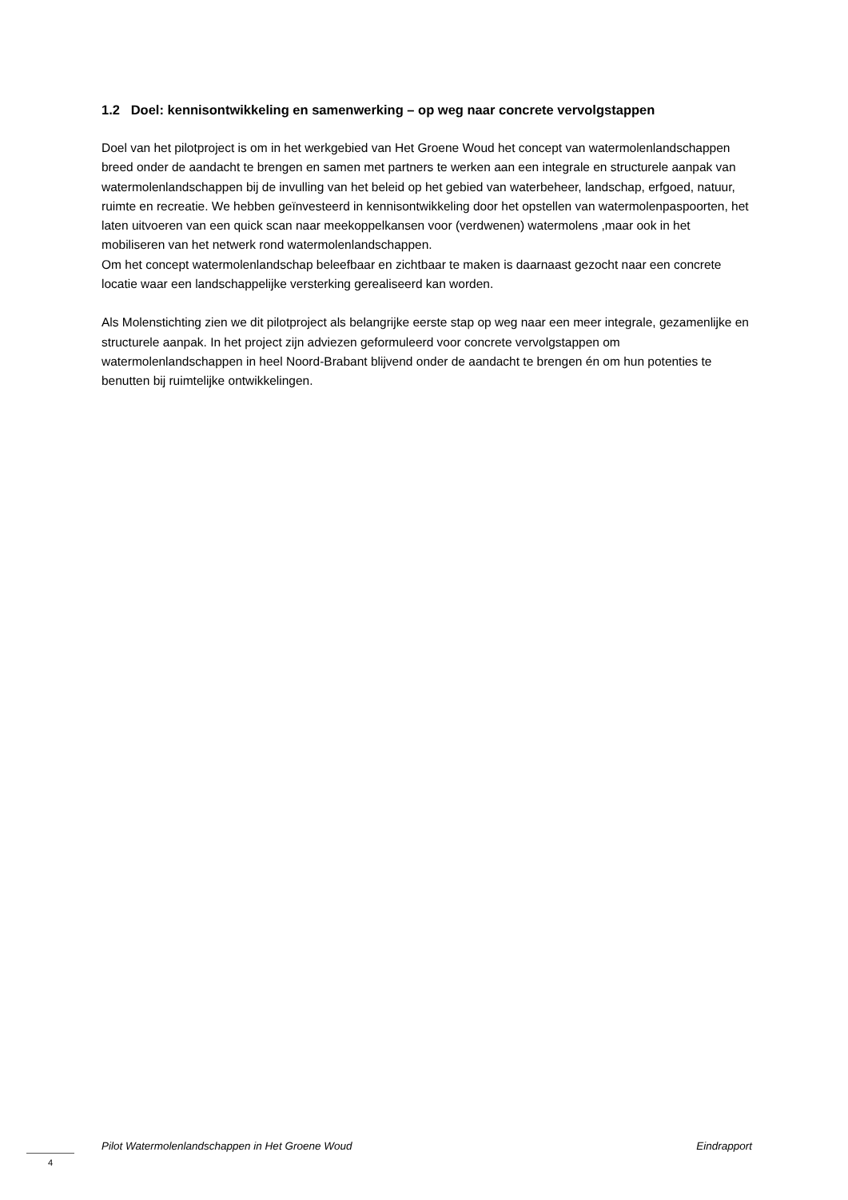1.2 Doel: kennisontwikkeling en samenwerking – op weg naar concrete vervolgstappen
Doel van het pilotproject is om in het werkgebied van Het Groene Woud het concept van watermolenlandschappen breed onder de aandacht te brengen en samen met partners te werken aan een integrale en structurele aanpak van watermolenlandschappen bij de invulling van het beleid op het gebied van waterbeheer, landschap, erfgoed, natuur, ruimte en recreatie. We hebben geïnvesteerd in kennisontwikkeling door het opstellen van watermolenpaspoorten, het laten uitvoeren van een quick scan naar meekoppelkansen voor (verdwenen) watermolens ,maar ook in het mobiliseren van het netwerk rond watermolenlandschappen.
Om het concept watermolenlandschap beleefbaar en zichtbaar te maken is daarnaast gezocht naar een concrete locatie waar een landschappelijke versterking gerealiseerd kan worden.
Als Molenstichting zien we dit pilotproject als belangrijke eerste stap op weg naar een meer integrale, gezamenlijke en structurele aanpak. In het project zijn adviezen geformuleerd voor concrete vervolgstappen om watermolenlandschappen in heel Noord-Brabant blijvend onder de aandacht te brengen én om hun potenties te benutten bij ruimtelijke ontwikkelingen.
Pilot Watermolenlandschappen in Het Groene Woud Eindrapport
4